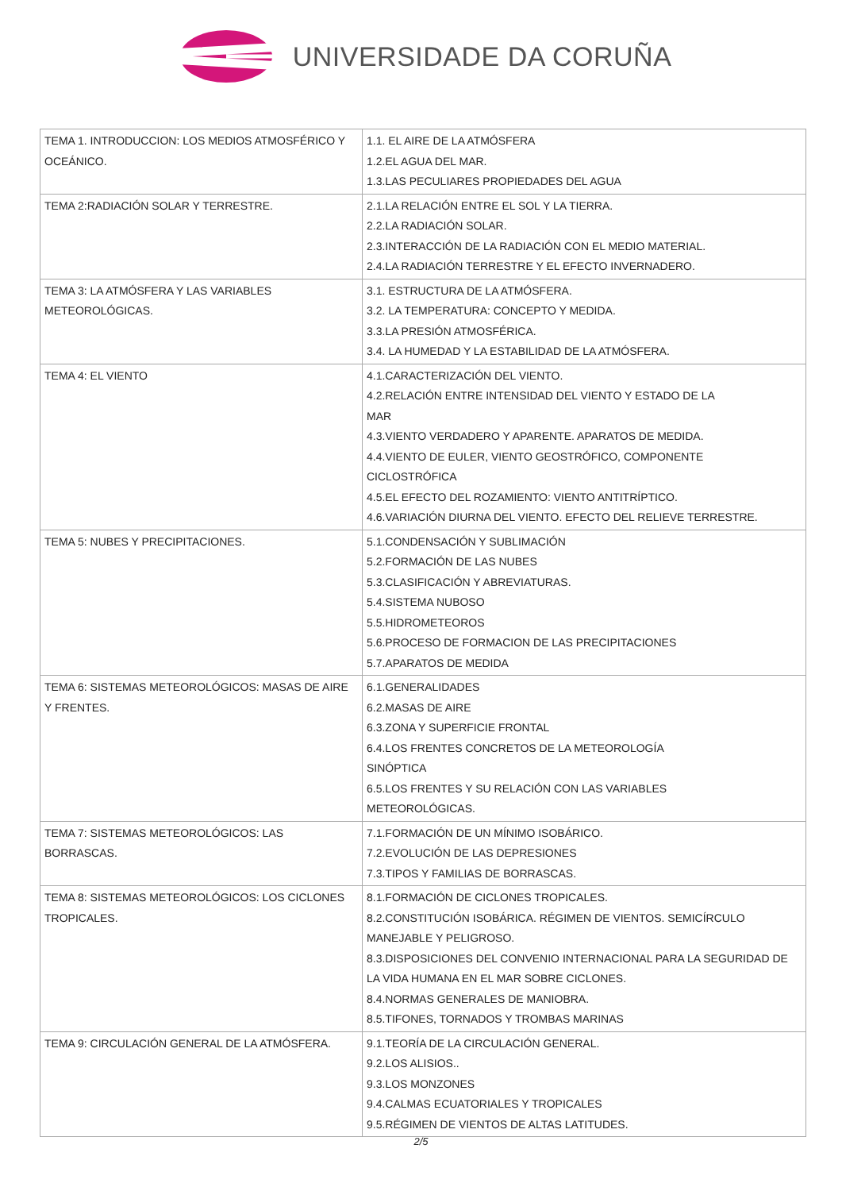UNIVERSIDADE DA CORUÑA
| TEMA 1. INTRODUCCION: LOS MEDIOS ATMOSFÉRICO Y OCEÁNICO. | 1.1. EL AIRE DE LA ATMÓSFERA 1.2.EL AGUA DEL MAR. 1.3.LAS PECULIARES PROPIEDADES DEL AGUA |
| TEMA 2:RADIACIÓN SOLAR Y TERRESTRE. | 2.1.LA RELACIÓN ENTRE EL SOL Y LA TIERRA. 2.2.LA RADIACIÓN SOLAR. 2.3.INTERACCIÓN DE LA RADIACIÓN CON EL MEDIO MATERIAL. 2.4.LA RADIACIÓN TERRESTRE Y EL EFECTO INVERNADERO. |
| TEMA 3: LA ATMÓSFERA Y LAS VARIABLES METEOROLÓGICAS. | 3.1. ESTRUCTURA DE LA ATMÓSFERA. 3.2. LA TEMPERATURA: CONCEPTO Y MEDIDA. 3.3.LA PRESIÓN ATMOSFÉRICA. 3.4. LA HUMEDAD Y LA ESTABILIDAD DE LA ATMÓSFERA. |
| TEMA 4: EL VIENTO | 4.1.CARACTERIZACIÓN DEL VIENTO. 4.2.RELACIÓN ENTRE INTENSIDAD DEL VIENTO Y ESTADO DE LA MAR 4.3.VIENTO VERDADERO Y APARENTE. APARATOS DE MEDIDA. 4.4.VIENTO DE EULER, VIENTO GEOSTRÓFICO, COMPONENTE CICLOSTRÓFICA 4.5.EL EFECTO DEL ROZAMIENTO: VIENTO ANTITRÍPTICO. 4.6.VARIACIÓN DIURNA DEL VIENTO. EFECTO DEL RELIEVE TERRESTRE. |
| TEMA 5: NUBES Y PRECIPITACIONES. | 5.1.CONDENSACIÓN Y SUBLIMACIÓN 5.2.FORMACIÓN DE LAS NUBES 5.3.CLASIFICACIÓN Y ABREVIATURAS. 5.4.SISTEMA NUBOSO 5.5.HIDROMETEOROS 5.6.PROCESO DE FORMACION DE LAS PRECIPITACIONES 5.7.APARATOS DE MEDIDA |
| TEMA 6: SISTEMAS METEOROLÓGICOS: MASAS DE AIRE Y FRENTES. | 6.1.GENERALIDADES 6.2.MASAS DE AIRE 6.3.ZONA Y SUPERFICIE FRONTAL 6.4.LOS FRENTES CONCRETOS DE LA METEOROLOGÍA SINÓPTICA 6.5.LOS FRENTES Y SU RELACIÓN CON LAS VARIABLES METEOROLÓGICAS. |
| TEMA 7: SISTEMAS METEOROLÓGICOS: LAS BORRASCAS. | 7.1.FORMACIÓN DE UN MÍNIMO ISOBÁRICO. 7.2.EVOLUCIÓN DE LAS DEPRESIONES 7.3.TIPOS Y FAMILIAS DE BORRASCAS. |
| TEMA 8: SISTEMAS METEOROLÓGICOS: LOS CICLONES TROPICALES. | 8.1.FORMACIÓN DE CICLONES TROPICALES. 8.2.CONSTITUCIÓN ISOBÁRICA. RÉGIMEN DE VIENTOS. SEMICÍRCULO MANEJABLE Y PELIGROSO. 8.3.DISPOSICIONES DEL CONVENIO INTERNACIONAL PARA LA SEGURIDAD DE LA VIDA HUMANA EN EL MAR SOBRE CICLONES. 8.4.NORMAS GENERALES DE MANIOBRA. 8.5.TIFONES, TORNADOS Y TROMBAS MARINAS |
| TEMA 9: CIRCULACIÓN GENERAL DE LA ATMÓSFERA. | 9.1.TEORÍA DE LA CIRCULACIÓN GENERAL. 9.2.LOS ALISIOS.. 9.3.LOS MONZONES 9.4.CALMAS ECUATORIALES Y TROPICALES 9.5.RÉGIMEN DE VIENTOS DE ALTAS LATITUDES. |
2/5